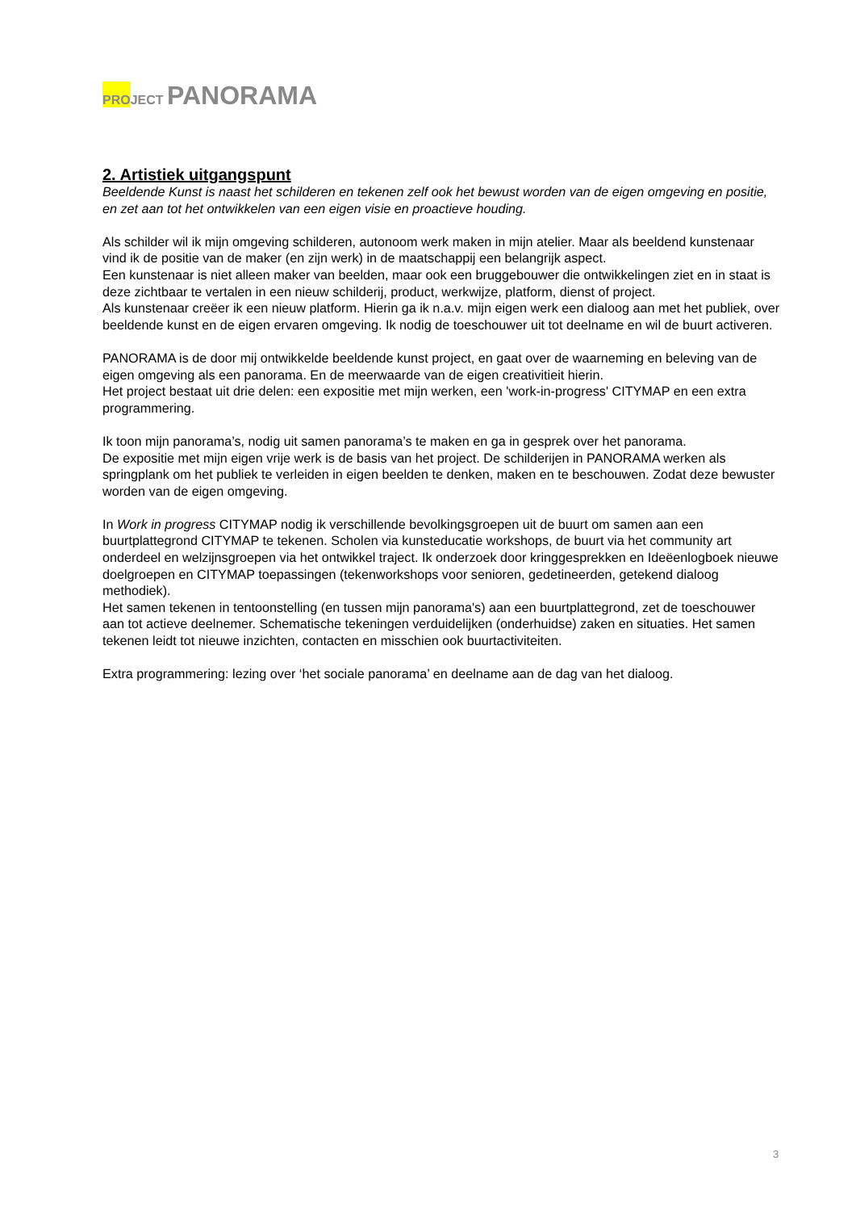PRO JECT PANORAMA
2. Artistiek uitgangspunt
Beeldende Kunst is naast het schilderen en tekenen zelf ook het bewust worden van de eigen omgeving en positie, en zet aan tot het ontwikkelen van een eigen visie en proactieve houding.
Als schilder wil ik mijn omgeving schilderen, autonoom werk maken in mijn atelier. Maar als beeldend kunstenaar vind ik de positie van de maker (en zijn werk) in de maatschappij een belangrijk aspect.
Een kunstenaar is niet alleen maker van beelden, maar ook een bruggebouwer die ontwikkelingen ziet en in staat is deze zichtbaar te vertalen in een nieuw schilderij, product, werkwijze, platform, dienst of project.
Als kunstenaar creëer ik een nieuw platform. Hierin ga ik n.a.v. mijn eigen werk een dialoog aan met het publiek, over beeldende kunst en de eigen ervaren omgeving. Ik nodig de toeschouwer uit tot deelname en wil de buurt activeren.
PANORAMA is de door mij ontwikkelde beeldende kunst project, en gaat over de waarneming en beleving van de eigen omgeving als een panorama. En de meerwaarde van de eigen creativitieit hierin.
Het project bestaat uit drie delen: een expositie met mijn werken, een 'work-in-progress' CITYMAP en een extra programmering.
Ik toon mijn panorama’s, nodig uit samen panorama’s te maken en ga in gesprek over het panorama.
De expositie met mijn eigen vrije werk is de basis van het project. De schilderijen in PANORAMA werken als springplank om het publiek te verleiden in eigen beelden te denken, maken en te beschouwen. Zodat deze bewuster worden van de eigen omgeving.
In Work in progress CITYMAP nodig ik verschillende bevolkingsgroepen uit de buurt om samen aan een buurtplattegrond CITYMAP te tekenen. Scholen via kunsteducatie workshops, de buurt via het community art onderdeel en welzijnsgroepen via het ontwikkel traject. Ik onderzoek door kringgesprekken en Ideëenlogboek nieuwe doelgroepen en CITYMAP toepassingen (tekenworkshops voor senioren, gedetineerden, getekend dialoog methodiek).
Het samen tekenen in tentoonstelling (en tussen mijn panorama's) aan een buurtplattegrond, zet de toeschouwer aan tot actieve deelnemer. Schematische tekeningen verduidelijken (onderhuidse) zaken en situaties. Het samen tekenen leidt tot nieuwe inzichten, contacten en misschien ook buurtactiviteiten.
Extra programmering: lezing over ‘het sociale panorama’ en deelname aan de dag van het dialoog.
3